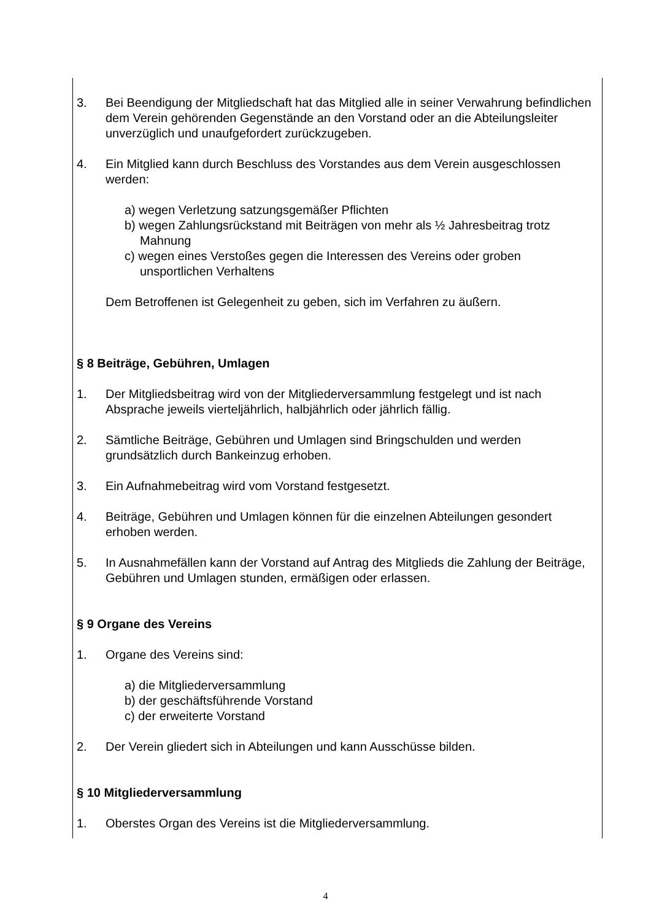3. Bei Beendigung der Mitgliedschaft hat das Mitglied alle in seiner Verwahrung befindlichen dem Verein gehörenden Gegenstände an den Vorstand oder an die Abteilungsleiter unverzüglich und unaufgefordert zurückzugeben.
4. Ein Mitglied kann durch Beschluss des Vorstandes aus dem Verein ausgeschlossen werden:
a) wegen Verletzung satzungsgemäßer Pflichten
b) wegen Zahlungsrückstand mit Beiträgen von mehr als ½ Jahresbeitrag trotz Mahnung
c) wegen eines Verstoßes gegen die Interessen des Vereins oder groben unsportlichen Verhaltens
Dem Betroffenen ist Gelegenheit zu geben, sich im Verfahren zu äußern.
§ 8 Beiträge, Gebühren, Umlagen
1. Der Mitgliedsbeitrag wird von der Mitgliederversammlung festgelegt und ist nach Absprache jeweils vierteljährlich, halbjährlich oder jährlich fällig.
2. Sämtliche Beiträge, Gebühren und Umlagen sind Bringschulden und werden grundsätzlich durch Bankeinzug erhoben.
3. Ein Aufnahmebeitrag wird vom Vorstand festgesetzt.
4. Beiträge, Gebühren und Umlagen können für die einzelnen Abteilungen gesondert erhoben werden.
5. In Ausnahmefällen kann der Vorstand auf Antrag des Mitglieds die Zahlung der Beiträge, Gebühren und Umlagen stunden, ermäßigen oder erlassen.
§ 9 Organe des Vereins
1. Organe des Vereins sind:
a) die Mitgliederversammlung
b) der geschäftsführende Vorstand
c) der erweiterte Vorstand
2. Der Verein gliedert sich in Abteilungen und kann Ausschüsse bilden.
§ 10 Mitgliederversammlung
1. Oberstes Organ des Vereins ist die Mitgliederversammlung.
4